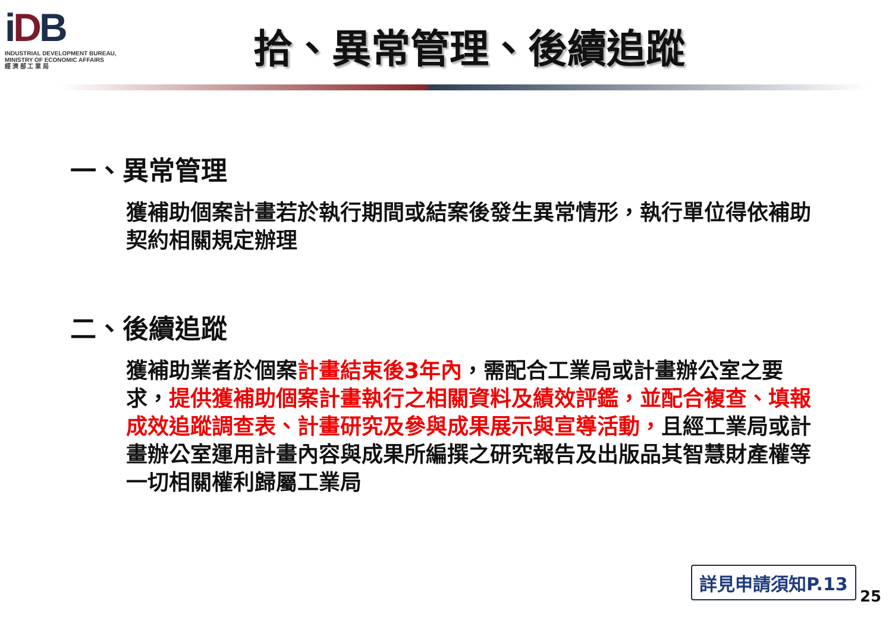iDB
INDUSTRIAL DEVELOPMENT BUREAU,
MINISTRY OF ECONOMIC AFFAIRS
經 濟 部 工 業 局
拾、異常管理、後續追蹤
一、異常管理
獲補助個案計畫若於執行期間或結案後發生異常情形，執行單位得依補助契約相關規定辦理
二、後續追蹤
獲補助業者於個案計畫結束後3年內，需配合工業局或計畫辦公室之要求，提供獲補助個案計畫執行之相關資料及績效評鑑，並配合複查、填報成效追蹤調查表、計畫研究及參與成果展示與宣導活動，且經工業局或計畫辦公室運用計畫內容與成果所編撰之研究報告及出版品其智慧財產權等一切相關權利歸屬工業局
詳見申請須知P.13
25